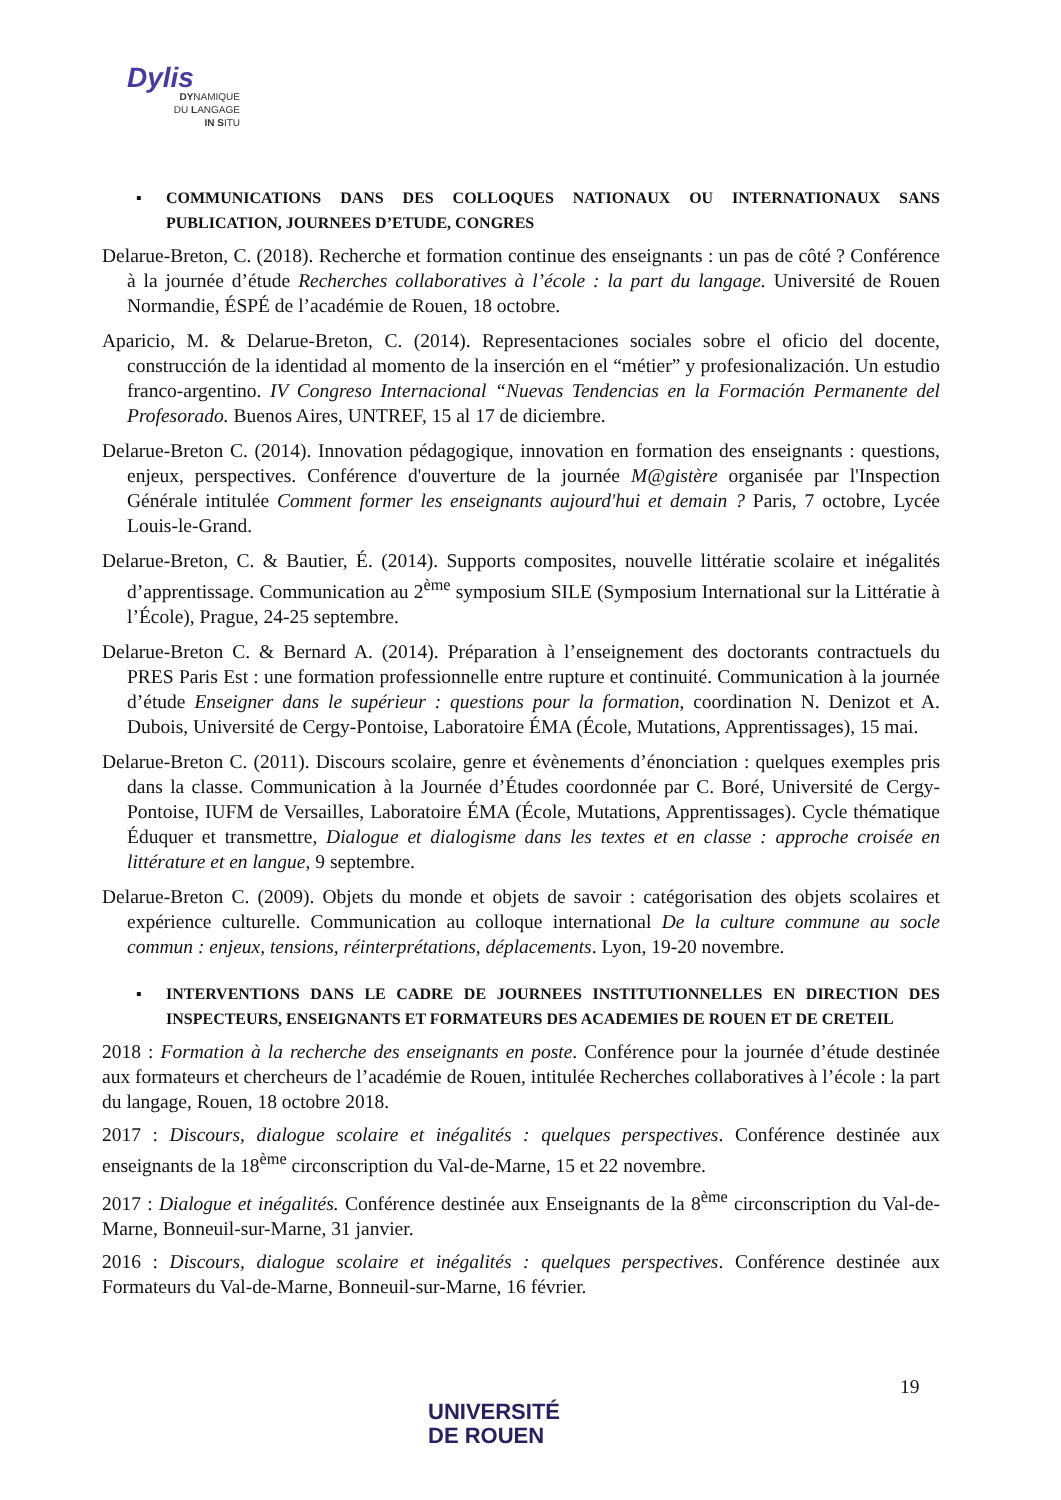Dylis
DYNAMIQUE
DU LANGAGE
IN SITU
▪ COMMUNICATIONS DANS DES COLLOQUES NATIONAUX OU INTERNATIONAUX SANS PUBLICATION, JOURNEES D’ETUDE, CONGRES
Delarue-Breton, C. (2018). Recherche et formation continue des enseignants : un pas de côté ? Conférence à la journée d’étude Recherches collaboratives à l’école : la part du langage. Université de Rouen Normandie, ÉSPÉ de l’académie de Rouen, 18 octobre.
Aparicio, M. & Delarue-Breton, C. (2014). Representaciones sociales sobre el oficio del docente, construcción de la identidad al momento de la inserción en el “métier” y profesionalización. Un estudio franco-argentino. IV Congreso Internacional “Nuevas Tendencias en la Formación Permanente del Profesorado. Buenos Aires, UNTREF, 15 al 17 de diciembre.
Delarue-Breton C. (2014). Innovation pédagogique, innovation en formation des enseignants : questions, enjeux, perspectives. Conférence d'ouverture de la journée M@gistère organisée par l'Inspection Générale intitulée Comment former les enseignants aujourd'hui et demain ? Paris, 7 octobre, Lycée Louis-le-Grand.
Delarue-Breton, C. & Bautier, É. (2014). Supports composites, nouvelle littératie scolaire et inégalités d’apprentissage. Communication au 2<sup>ème</sup> symposium SILE (Symposium International sur la Littératie à l’École), Prague, 24-25 septembre.
Delarue-Breton C. & Bernard A. (2014). Préparation à l’enseignement des doctorants contractuels du PRES Paris Est : une formation professionnelle entre rupture et continuité. Communication à la journée d’étude Enseigner dans le supérieur : questions pour la formation, coordination N. Denizot et A. Dubois, Université de Cergy-Pontoise, Laboratoire ÉMA (École, Mutations, Apprentissages), 15 mai.
Delarue-Breton C. (2011). Discours scolaire, genre et évènements d’énonciation : quelques exemples pris dans la classe. Communication à la Journée d’Études coordonnée par C. Boré, Université de Cergy-Pontoise, IUFM de Versailles, Laboratoire ÉMA (École, Mutations, Apprentissages). Cycle thématique Éduquer et transmettre, Dialogue et dialogisme dans les textes et en classe : approche croisée en littérature et en langue, 9 septembre.
Delarue-Breton C. (2009). Objets du monde et objets de savoir : catégorisation des objets scolaires et expérience culturelle. Communication au colloque international De la culture commune au socle commun : enjeux, tensions, réinterprétations, déplacements. Lyon, 19-20 novembre.
▪ INTERVENTIONS DANS LE CADRE DE JOURNEES INSTITUTIONNELLES EN DIRECTION DES INSPECTEURS, ENSEIGNANTS ET FORMATEURS DES ACADEMIES DE ROUEN ET DE CRETEIL
2018 : Formation à la recherche des enseignants en poste. Conférence pour la journée d’étude destinée aux formateurs et chercheurs de l’académie de Rouen, intitulée Recherches collaboratives à l’école : la part du langage, Rouen, 18 octobre 2018.
2017 : Discours, dialogue scolaire et inégalités : quelques perspectives. Conférence destinée aux enseignants de la 18<sup>ème</sup> circonscription du Val-de-Marne, 15 et 22 novembre.
2017 : Dialogue et inégalités. Conférence destinée aux Enseignants de la 8<sup>ème</sup> circonscription du Val-de-Marne, Bonneuil-sur-Marne, 31 janvier.
2016 : Discours, dialogue scolaire et inégalités : quelques perspectives. Conférence destinée aux Formateurs du Val-de-Marne, Bonneuil-sur-Marne, 16 février.
19
UNIVERSITÉ
DE ROUEN